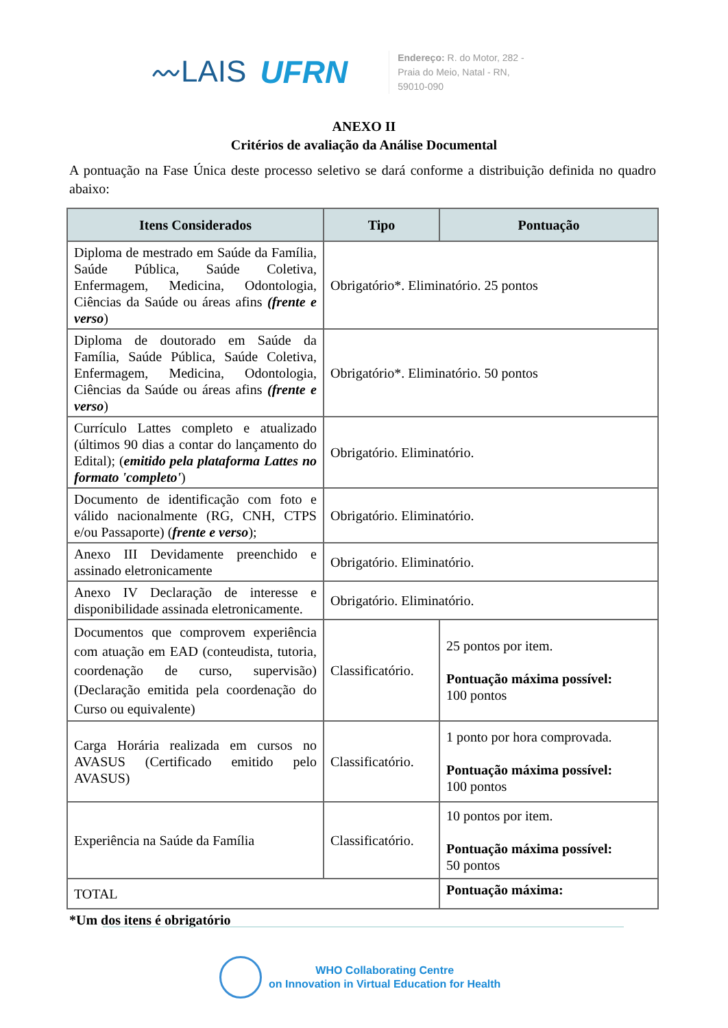〰LAIS UFRN
Endereço: R. do Motor, 282 -
Praia do Meio, Natal - RN,
59010-090
ANEXO II
Critérios de avaliação da Análise Documental
A pontuação na Fase Única deste processo seletivo se dará conforme a distribuição definida no quadro abaixo:
| Itens Considerados | Tipo | Pontuação |
| --- | --- | --- |
| Diploma de mestrado em Saúde da Família, Saúde Pública, Saúde Coletiva, Enfermagem, Medicina, Odontologia, Ciências da Saúde ou áreas afins (frente e verso ) | Obrigatório*. Eliminatório. 25 pontos | |
| Diploma de doutorado em Saúde da Família, Saúde Pública, Saúde Coletiva, Enfermagem, Medicina, Odontologia, Ciências da Saúde ou áreas afins (frente e verso ) | Obrigatório*. Eliminatório. 50 pontos | |
| Currículo Lattes completo e atualizado (últimos 90 dias a contar do lançamento do Edital); ( emitido pela plataforma Lattes no formato 'completo' ) | Obrigatório. Eliminatório. | |
| Documento de identificação com foto e válido nacionalmente (RG, CNH, CTPS e/ou Passaporte) ( frente e verso ); | Obrigatório. Eliminatório. | |
| Anexo III Devidamente preenchido e assinado eletronicamente | Obrigatório. Eliminatório. | |
| Anexo IV Declaração de interesse e disponibilidade assinada eletronicamente. | Obrigatório. Eliminatório. | |
| Documentos que comprovem experiência com atuação em EAD (conteudista, tutoria, coordenação de curso, supervisão) (Declaração emitida pela coordenação do Curso ou equivalente) | Classificatório. | 25 pontos por item. Pontuação máxima possível: 100 pontos |
| Carga Horária realizada em cursos no AVASUS (Certificado emitido pelo AVASUS) | Classificatório. | 1 ponto por hora comprovada. Pontuação máxima possível: 100 pontos |
| Experiência na Saúde da Família | Classificatório. | 10 pontos por item. Pontuação máxima possível: 50 pontos |
| TOTAL | | Pontuação máxima: |
*Um dos itens é obrigatório
WHO Collaborating Centre
on Innovation in Virtual Education for Health